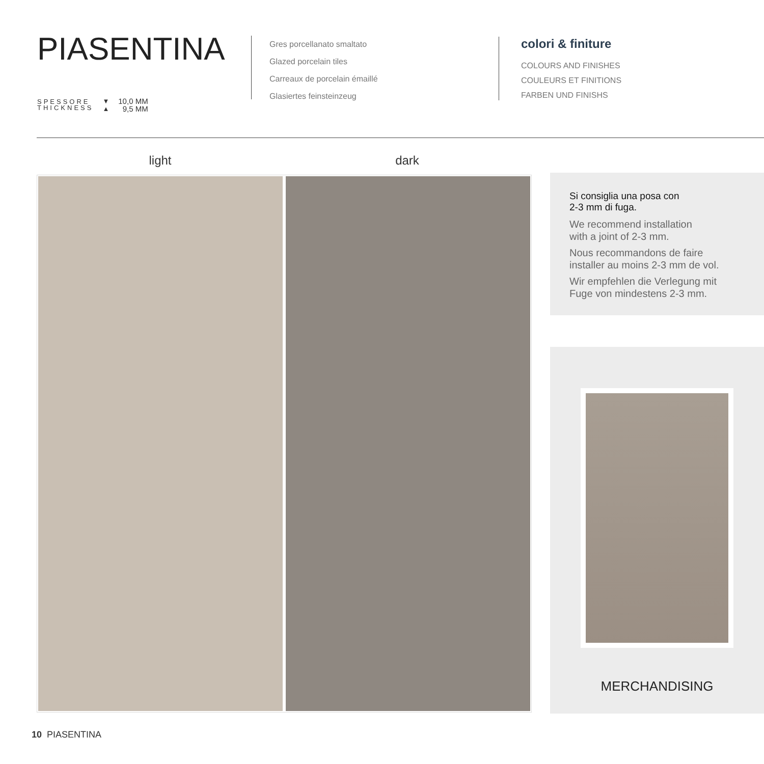PIASENTINA
SPESSORE
THICKNESS
▼
▲
10,0 MM
9,5 MM
Gres porcellanato smaltato
Glazed porcelain tiles
Carreaux de porcelain émaillé
Glasiertes feinsteinzeug
colori & finiture
COLOURS AND FINISHES
COULEURS ET FINITIONS
FARBEN UND FINISHS
light dark
Si consiglia una posa con
2-3 mm di fuga.
We recommend installation
with a joint of 2-3 mm.
Nous recommandons de faire
installer au moins 2-3 mm de vol.
Wir empfehlen die Verlegung mit
Fuge von mindestens 2-3 mm.
MERCHANDISING
10 PIASENTINA